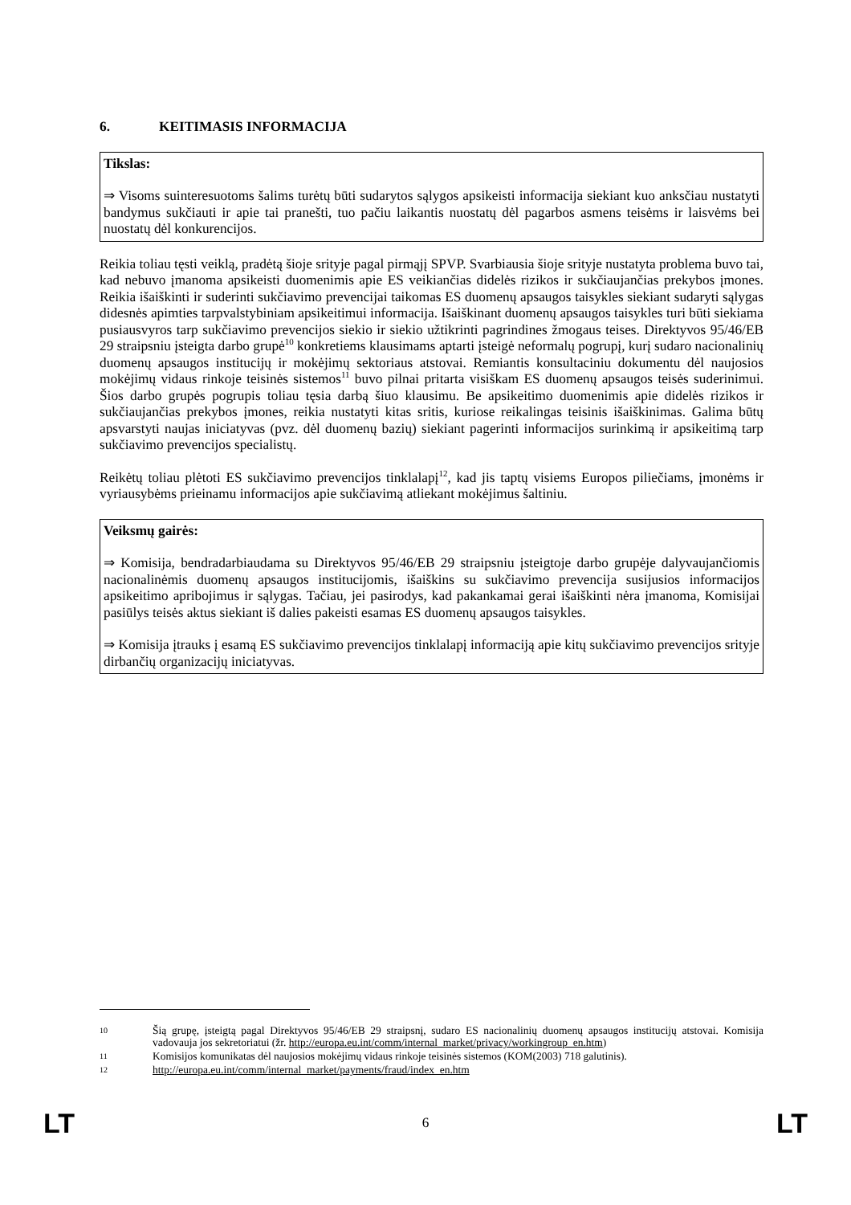6. KEITIMASIS INFORMACIJA
Tikslas:
⇒ Visoms suinteresuotoms šalims turėtų būti sudarytos sąlygos apsikeisti informacija siekiant kuo anksčiau nustatyti bandymus sukčiauti ir apie tai pranešti, tuo pačiu laikantis nuostatų dėl pagarbos asmens teisėms ir laisvėms bei nuostatų dėl konkurencijos.
Reikia toliau tęsti veiklą, pradėtą šioje srityje pagal pirmąjį SPVP. Svarbiausia šioje srityje nustatyta problema buvo tai, kad nebuvo įmanoma apsikeisti duomenimis apie ES veikiančias didelės rizikos ir sukčiaujančias prekybos įmones. Reikia išaiškinti ir suderinti sukčiavimo prevencijai taikomas ES duomenų apsaugos taisykles siekiant sudaryti sąlygas didesnės apimties tarpvalstybiniam apsikeitimui informacija. Išaiškinant duomenų apsaugos taisykles turi būti siekiama pusiausvyros tarp sukčiavimo prevencijos siekio ir siekio užtikrinti pagrindines žmogaus teises. Direktyvos 95/46/EB 29 straipsniu įsteigta darbo grupė<sup>10</sup> konkretiems klausimams aptarti įsteigė neformalų pogrupį, kurį sudaro nacionalinių duomenų apsaugos institucijų ir mokėjimų sektoriaus atstovai. Remiantis konsultaciniu dokumentu dėl naujosios mokėjimų vidaus rinkoje teisinės sistemos<sup>11</sup> buvo pilnai pritarta visiškam ES duomenų apsaugos teisės suderinimui. Šios darbo grupės pogrupis toliau tęsia darbą šiuo klausimu. Be apsikeitimo duomenimis apie didelės rizikos ir sukčiaujančias prekybos įmones, reikia nustatyti kitas sritis, kuriose reikalingas teisinis išaiškinimas. Galima būtų apsvarstyti naujas iniciatyvas (pvz. dėl duomenų bazių) siekiant pagerinti informacijos surinkimą ir apsikeitimą tarp sukčiavimo prevencijos specialistų.
Reikėtų toliau plėtoti ES sukčiavimo prevencijos tinklalapį<sup>12</sup>, kad jis taptų visiems Europos piliečiams, įmonėms ir vyriausybėms prieinamu informacijos apie sukčiavimą atliekant mokėjimus šaltiniu.
Veiksmų gairės:
⇒ Komisija, bendradarbiaudama su Direktyvos 95/46/EB 29 straipsniu įsteigtoje darbo grupėje dalyvaujančiomis nacionalinėmis duomenų apsaugos institucijomis, išaiškins su sukčiavimo prevencija susijusios informacijos apsikeitimo apribojimus ir sąlygas. Tačiau, jei pasirodys, kad pakankamai gerai išaiškinti nėra įmanoma, Komisijai pasiūlys teisės aktus siekiant iš dalies pakeisti esamas ES duomenų apsaugos taisykles.
⇒ Komisija įtrauks į esamą ES sukčiavimo prevencijos tinklalapį informaciją apie kitų sukčiavimo prevencijos srityje dirbančių organizacijų iniciatyvas.
10 Šią grupę, įsteigtą pagal Direktyvos 95/46/EB 29 straipsnį, sudaro ES nacionalinių duomenų apsaugos institucijų atstovai. Komisija vadovauja jos sekretoriatui (žr. http://europa.eu.int/comm/internal_market/privacy/workingroup_en.htm)
11 Komisijos komunikatas dėl naujosios mokėjimų vidaus rinkoje teisinės sistemos (KOM(2003) 718 galutinis).
12 http://europa.eu.int/comm/internal_market/payments/fraud/index_en.htm
LT 6 LT